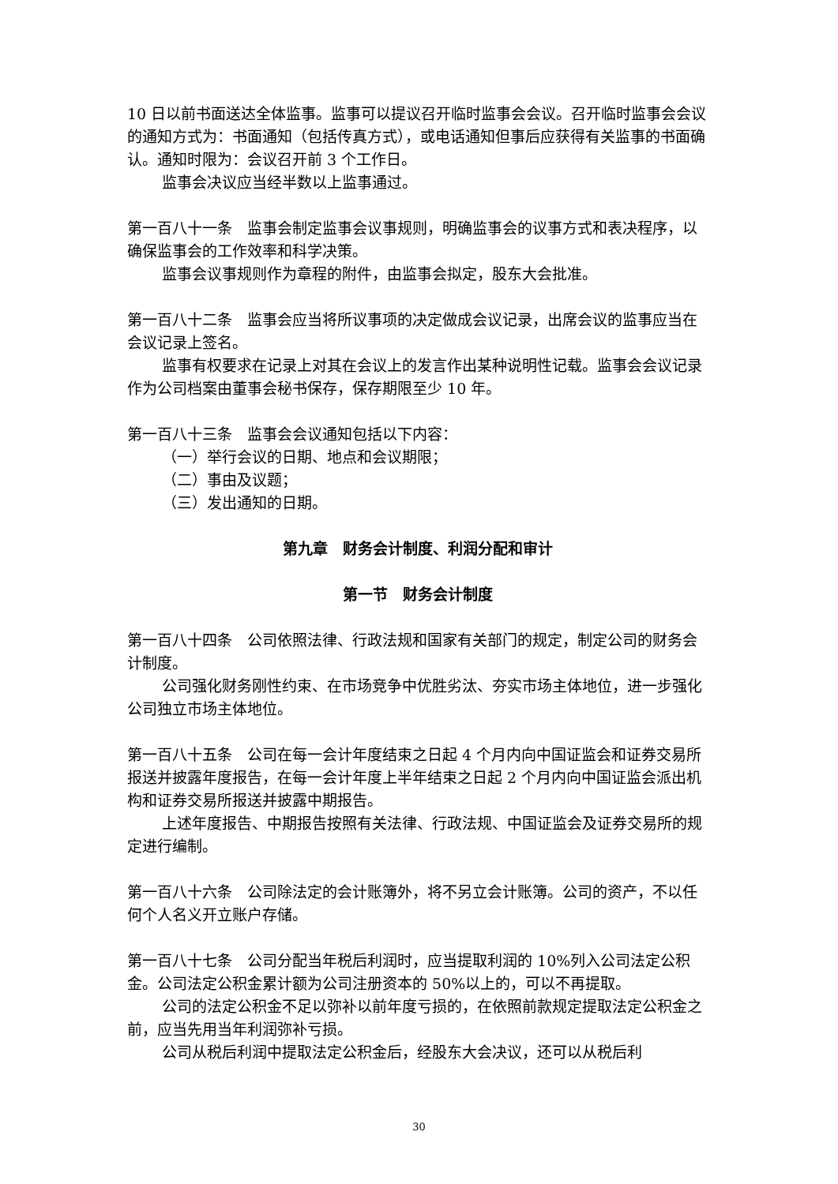10 日以前书面送达全体监事。监事可以提议召开临时监事会会议。召开临时监事会会议的通知方式为：书面通知（包括传真方式），或电话通知但事后应获得有关监事的书面确认。通知时限为：会议召开前 3 个工作日。
监事会决议应当经半数以上监事通过。
第一百八十一条　监事会制定监事会议事规则，明确监事会的议事方式和表决程序，以确保监事会的工作效率和科学决策。
监事会议事规则作为章程的附件，由监事会拟定，股东大会批准。
第一百八十二条　监事会应当将所议事项的决定做成会议记录，出席会议的监事应当在会议记录上签名。
监事有权要求在记录上对其在会议上的发言作出某种说明性记载。监事会会议记录作为公司档案由董事会秘书保存，保存期限至少 10 年。
第一百八十三条　监事会会议通知包括以下内容：
（一）举行会议的日期、地点和会议期限；
（二）事由及议题；
（三）发出通知的日期。
第九章　财务会计制度、利润分配和审计
第一节　财务会计制度
第一百八十四条　公司依照法律、行政法规和国家有关部门的规定，制定公司的财务会计制度。
公司强化财务刚性约束、在市场竞争中优胜劣汰、夯实市场主体地位，进一步强化公司独立市场主体地位。
第一百八十五条　公司在每一会计年度结束之日起 4 个月内向中国证监会和证券交易所报送并披露年度报告，在每一会计年度上半年结束之日起 2 个月内向中国证监会派出机构和证券交易所报送并披露中期报告。
上述年度报告、中期报告按照有关法律、行政法规、中国证监会及证券交易所的规定进行编制。
第一百八十六条　公司除法定的会计账簿外，将不另立会计账簿。公司的资产，不以任何个人名义开立账户存储。
第一百八十七条　公司分配当年税后利润时，应当提取利润的 10%列入公司法定公积金。公司法定公积金累计额为公司注册资本的 50%以上的，可以不再提取。
公司的法定公积金不足以弥补以前年度亏损的，在依照前款规定提取法定公积金之前，应当先用当年利润弥补亏损。
公司从税后利润中提取法定公积金后，经股东大会决议，还可以从税后利
30